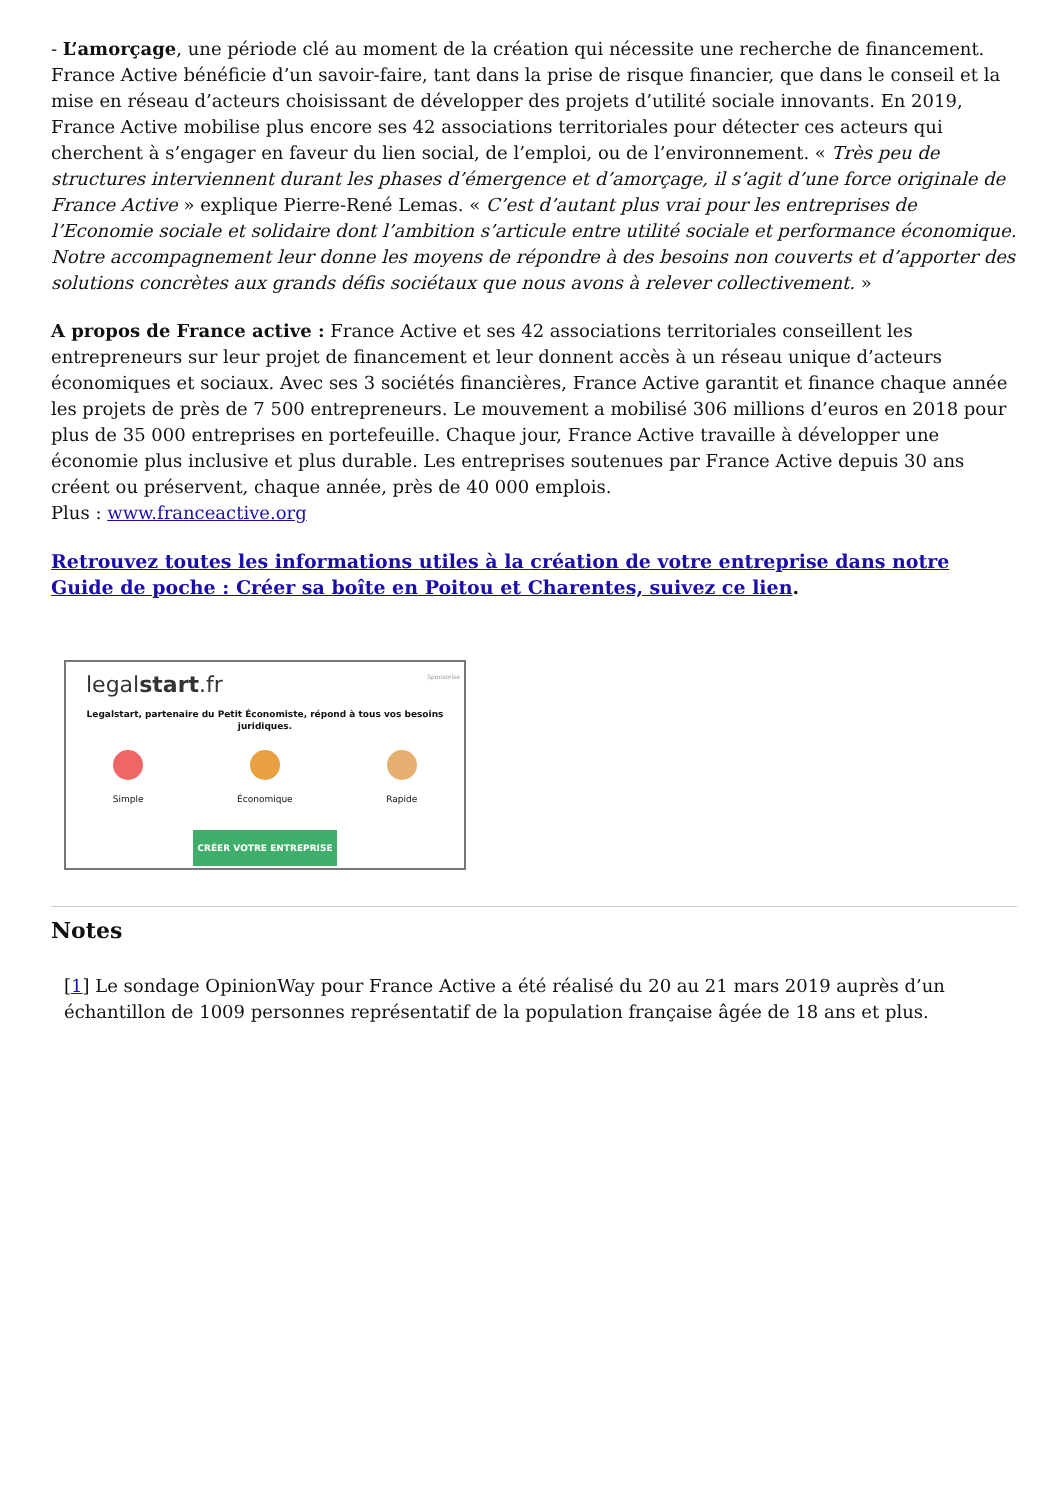- L’amorçage, une période clé au moment de la création qui nécessite une recherche de financement. France Active bénéficie d’un savoir-faire, tant dans la prise de risque financier, que dans le conseil et la mise en réseau d’acteurs choisissant de développer des projets d’utilité sociale innovants. En 2019, France Active mobilise plus encore ses 42 associations territoriales pour détecter ces acteurs qui cherchent à s’engager en faveur du lien social, de l’emploi, ou de l’environnement. « Très peu de structures interviennent durant les phases d’émergence et d’amorçage, il s’agit d’une force originale de France Active » explique Pierre-René Lemas. « C’est d’autant plus vrai pour les entreprises de l’Economie sociale et solidaire dont l’ambition s’articule entre utilité sociale et performance économique. Notre accompagnement leur donne les moyens de répondre à des besoins non couverts et d’apporter des solutions concrètes aux grands défis sociétaux que nous avons à relever collectivement. »
A propos de France active : France Active et ses 42 associations territoriales conseillent les entrepreneurs sur leur projet de financement et leur donnent accès à un réseau unique d’acteurs économiques et sociaux. Avec ses 3 sociétés financières, France Active garantit et finance chaque année les projets de près de 7 500 entrepreneurs. Le mouvement a mobilisé 306 millions d’euros en 2018 pour plus de 35 000 entreprises en portefeuille. Chaque jour, France Active travaille à développer une économie plus inclusive et plus durable. Les entreprises soutenues par France Active depuis 30 ans créent ou préservent, chaque année, près de 40 000 emplois.
Plus : www.franceactive.org
Retrouvez toutes les informations utiles à la création de votre entreprise dans notre Guide de poche : Créer sa boîte en Poitou et Charentes, suivez ce lien.
Sponsorisé
legalstart.fr
Legalstart, partenaire du Petit Économiste, répond à tous vos besoins juridiques.
Simple Économique Rapide
CRÉER VOTRE ENTREPRISE
Notes
[1] Le sondage OpinionWay pour France Active a été réalisé du 20 au 21 mars 2019 auprès d’un échantillon de 1009 personnes représentatif de la population française âgée de 18 ans et plus.